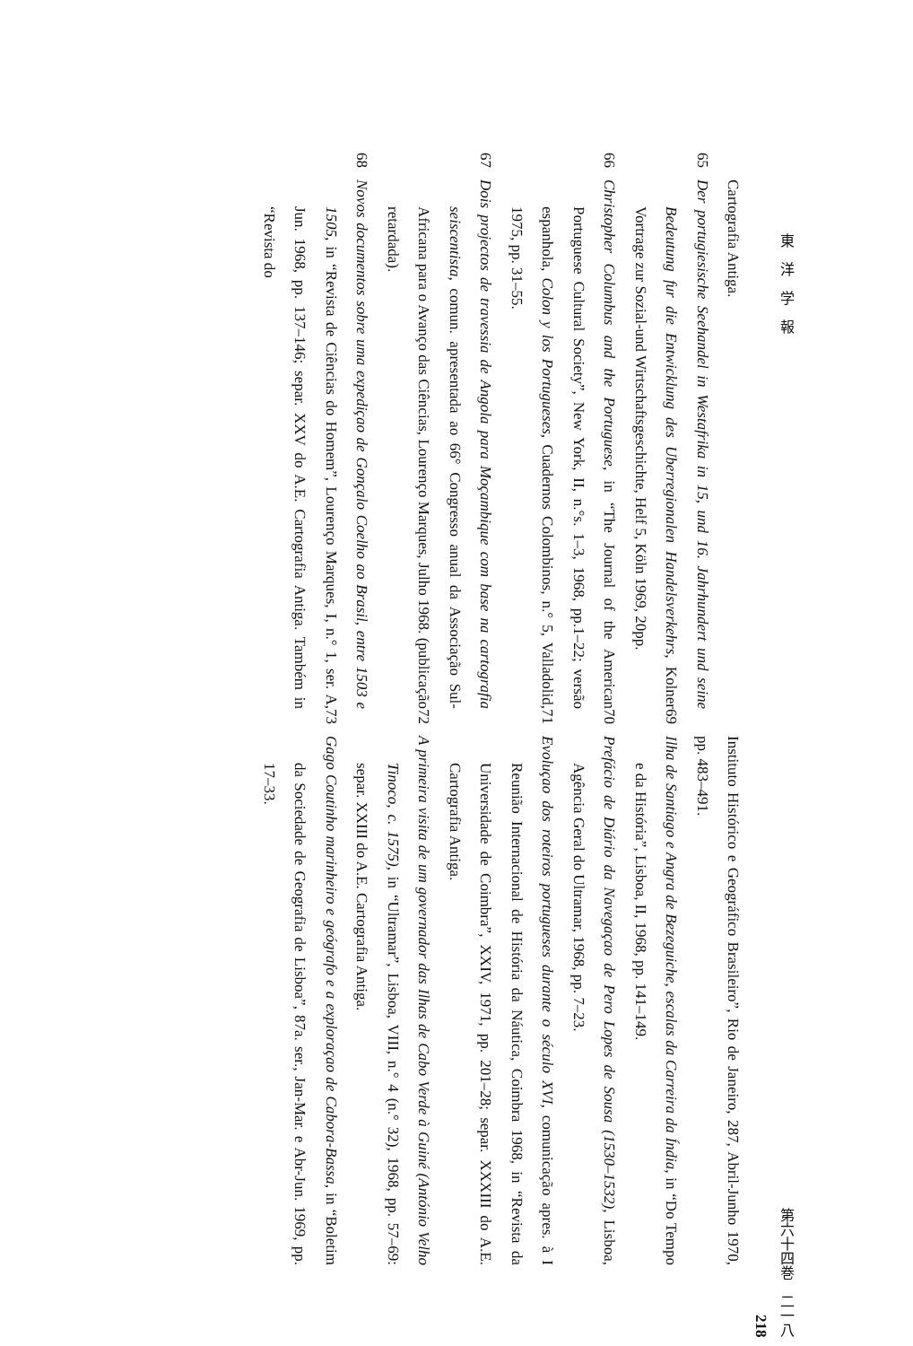東　洋　学　報 第六十四巻　二一八
218
Cartografia Antiga.
65 Der portugiesische Seehandel in Westafrika in 15, und 16. Jahrhundert und seine Bedeutung fur die Entwicklung des Uberregionalen Handelsverkehrs, Kolner Vortrage zur Sozial-und Wirtschaftsgeschichte, Helf 5, Köln 1969, 20pp.
66 Christopher Columbus and the Portuguese, in “The Journal of the American Portuguese Cultural Society”, New York, II, n.°s. 1–3, 1968, pp.1–22; versão espanhola, Colon y los Portugueses, Cuadernos Colombinos, n.° 5, Valladolid, 1975, pp. 31–55.
67 Dois projectos de travessia de Angola para Moçambique com base na cartografia seiscentista, comun. apresentada ao 66° Congresso anual da Associação Sul-Africana para o Avanço das Ciências, Lourenço Marques, Julho 1968. (publicação retardada).
68 Novos documentos sobre uma expediçao de Gonçalo Coelho ao Brasil, entre 1503 e 1505, in “Revista de Ciências do Homem”, Lourenço Marques, I, n.° 1, ser. A, Jun. 1968, pp. 137–146; separ. XXV do A.E. Cartografia Antiga. Também in “Revista do
Instituto Histórico e Geográfico Brasileiro”, Rio de Janeiro, 287, Abril-Junho 1970, pp. 483–491.
69 Ilha de Santiago e Angra de Bezeguiche, escalas da Carreira da Índia, in “Do Tempo e da História”, Lisboa, II, 1968, pp. 141–149.
70 Prefácio de Diário da Navegaçao de Pero Lopes de Sousa (1530–1532), Lisboa, Agência Geral do Ultramar, 1968, pp. 7–23.
71 Evoluçao dos roteiros portugueses durante o século XVI, comunicação apres. à I Reunião Internacional de História da Náutica, Coimbra 1968, in “Revista da Universidade de Coimbra”, XXIV, 1971, pp. 201–28; separ. XXXIII do A.E. Cartografia Antiga.
72 A primeira visita de um governador das Ilhas de Cabo Verde à Guiné (António Velho Tinoco, c. 1575), in “Ultramar”, Lisboa, VIII, n.° 4 (n.° 32), 1968, pp. 57–69: separ. XXIII do A.E. Cartografia Antiga.
73 Gago Coutinho marinheiro e geógrafo e a exploraçao de Cabora-Bassa, in “Boletim da Sociedade de Geografia de Lisboa”, 87a. ser., Jan-Mar. e Abr-Jun. 1969, pp. 17–33.